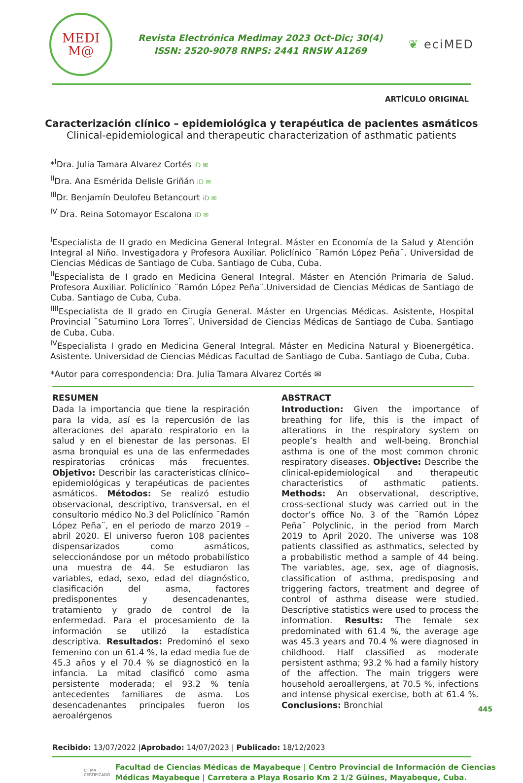MEDI
M@
Revista Electrónica Medimay 2023 Oct-Dic; 30(4)
ISSN: 2520-9078 RNPS: 2441 RNSW A1269
❦ eciMED
ARTÍCULO ORIGINAL
Caracterización clínico – epidemiológica y terapéutica de pacientes asmáticos
Clinical-epidemiological and therapeutic characterization of asthmatic patients
*<sup>I</sup>Dra. Julia Tamara Alvarez Cortés iD ✉
<sup>II</sup>Dra. Ana Esmérida Delisle Griñán iD ✉
<sup>III</sup>Dr. Benjamín Deulofeu Betancourt iD ✉
<sup>IV</sup> Dra. Reina Sotomayor Escalona iD ✉
<sup>I</sup>Especialista de II grado en Medicina General Integral. Máster en Economía de la Salud y Atención Integral al Niño. Investigadora y Profesora Auxiliar. Policlínico ¨Ramón López Peña¨. Universidad de Ciencias Médicas de Santiago de Cuba. Santiago de Cuba, Cuba.
<sup>II</sup>Especialista de I grado en Medicina General Integral. Máster en Atención Primaria de Salud. Profesora Auxiliar. Policlínico ¨Ramón López Peña¨.Universidad de Ciencias Médicas de Santiago de Cuba. Santiago de Cuba, Cuba.
<sup>IIII</sup>Especialista de II grado en Cirugía General. Máster en Urgencias Médicas. Asistente, Hospital Provincial ¨Saturnino Lora Torres¨. Universidad de Ciencias Médicas de Santiago de Cuba. Santiago de Cuba, Cuba.
<sup>IV</sup>Especialista I grado en Medicina General Integral. Máster en Medicina Natural y Bioenergética. Asistente. Universidad de Ciencias Médicas Facultad de Santiago de Cuba. Santiago de Cuba, Cuba.
*Autor para correspondencia: Dra. Julia Tamara Alvarez Cortés ✉
RESUMEN
Dada la importancia que tiene la respiración para la vida, así es la repercusión de las alteraciones del aparato respiratorio en la salud y en el bienestar de las personas. El asma bronquial es una de las enfermedades respiratorias crónicas más frecuentes. Objetivo: Describir las características clínico–epidemiológicas y terapéuticas de pacientes asmáticos. Métodos: Se realizó estudio observacional, descriptivo, transversal, en el consultorio médico No.3 del Policlínico ¨Ramón López Peña¨, en el periodo de marzo 2019 – abril 2020. El universo fueron 108 pacientes dispensarizados como asmáticos, seleccionándose por un método probabilístico una muestra de 44. Se estudiaron las variables, edad, sexo, edad del diagnóstico, clasificación del asma, factores predisponentes y desencadenantes, tratamiento y grado de control de la enfermedad. Para el procesamiento de la información se utilizó la estadística descriptiva. Resultados: Predominó el sexo femenino con un 61.4 %, la edad media fue de 45.3 años y el 70.4 % se diagnosticó en la infancia. La mitad clasificó como asma persistente moderada; el 93.2 % tenía antecedentes familiares de asma. Los desencadenantes principales fueron los aeroalérgenos
ABSTRACT
Introduction: Given the importance of breathing for life, this is the impact of alterations in the respiratory system on people’s health and well-being. Bronchial asthma is one of the most common chronic respiratory diseases. Objective: Describe the clinical-epidemiological and therapeutic characteristics of asthmatic patients. Methods: An observational, descriptive, cross-sectional study was carried out in the doctor’s office No. 3 of the ¨Ramón López Peña¨ Polyclinic, in the period from March 2019 to April 2020. The universe was 108 patients classified as asthmatics, selected by a probabilistic method a sample of 44 being. The variables, age, sex, age of diagnosis, classification of asthma, predisposing and triggering factors, treatment and degree of control of asthma disease were studied. Descriptive statistics were used to process the information. Results: The female sex predominated with 61.4 %, the average age was 45.3 years and 70.4 % were diagnosed in childhood. Half classified as moderate persistent asthma; 93.2 % had a family history of the affection. The main triggers were household aeroallergens, at 70.5 %, infections and intense physical exercise, both at 61.4 %. Conclusions: Bronchial
Recibido: 13/07/2022 |Aprobado: 14/07/2023 | Publicado: 18/12/2023
CITMA CERTIFICADO
Facultad de Ciencias Médicas de Mayabeque | Centro Provincial de Información de Ciencias
Médicas Mayabeque | Carretera a Playa Rosario Km 2 1/2 Güines, Mayabeque, Cuba.
445